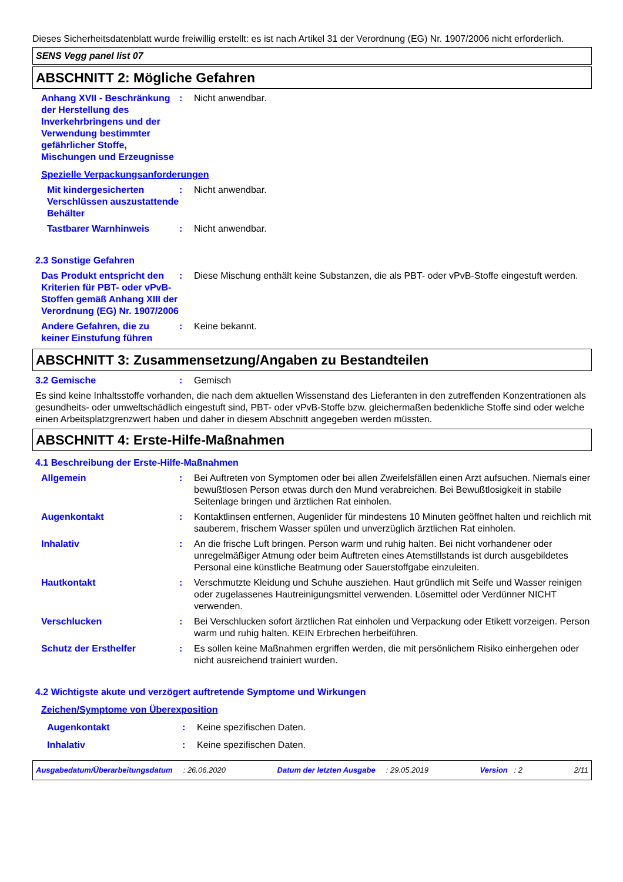Dieses Sicherheitsdatenblatt wurde freiwillig erstellt: es ist nach Artikel 31 der Verordnung (EG) Nr. 1907/2006 nicht erforderlich.
SENS Vegg panel list 07
ABSCHNITT 2: Mögliche Gefahren
Anhang XVII - Beschränkung der Herstellung des Inverkehrbringens und der Verwendung bestimmter gefährlicher Stoffe, Mischungen und Erzeugnisse
: Nicht anwendbar.
Spezielle Verpackungsanforderungen
Mit kindergesicherten Verschlüssen auszustattende Behälter
: Nicht anwendbar.
Tastbarer Warnhinweis : Nicht anwendbar.
2.3 Sonstige Gefahren
Das Produkt entspricht den Kriterien für PBT- oder vPvB-Stoffen gemäß Anhang XIII der Verordnung (EG) Nr. 1907/2006
: Diese Mischung enthält keine Substanzen, die als PBT- oder vPvB-Stoffe eingestuft werden.
Andere Gefahren, die zu keiner Einstufung führen
: Keine bekannt.
ABSCHNITT 3: Zusammensetzung/Angaben zu Bestandteilen
3.2 Gemische : Gemisch
Es sind keine Inhaltsstoffe vorhanden, die nach dem aktuellen Wissenstand des Lieferanten in den zutreffenden Konzentrationen als gesundheits- oder umweltschädlich eingestuft sind, PBT- oder vPvB-Stoffe bzw. gleichermaßen bedenkliche Stoffe sind oder welche einen Arbeitsplatzgrenzwert haben und daher in diesem Abschnitt angegeben werden müssten.
ABSCHNITT 4: Erste-Hilfe-Maßnahmen
4.1 Beschreibung der Erste-Hilfe-Maßnahmen
Allgemein : Bei Auftreten von Symptomen oder bei allen Zweifelsfällen einen Arzt aufsuchen. Niemals einer bewußtlosen Person etwas durch den Mund verabreichen. Bei Bewußtlosigkeit in stabile Seitenlage bringen und ärztlichen Rat einholen.
Augenkontakt : Kontaktlinsen entfernen, Augenlider für mindestens 10 Minuten geöffnet halten und reichlich mit sauberem, frischem Wasser spülen und unverzüglich ärztlichen Rat einholen.
Inhalativ : An die frische Luft bringen. Person warm und ruhig halten. Bei nicht vorhandener oder unregelmäßiger Atmung oder beim Auftreten eines Atemstillstands ist durch ausgebildetes Personal eine künstliche Beatmung oder Sauerstoffgabe einzuleiten.
Hautkontakt : Verschmutzte Kleidung und Schuhe ausziehen. Haut gründlich mit Seife und Wasser reinigen oder zugelassenes Hautreinigungsmittel verwenden. Lösemittel oder Verdünner NICHT verwenden.
Verschlucken : Bei Verschlucken sofort ärztlichen Rat einholen und Verpackung oder Etikett vorzeigen. Person warm und ruhig halten. KEIN Erbrechen herbeiführen.
Schutz der Ersthelfer : Es sollen keine Maßnahmen ergriffen werden, die mit persönlichem Risiko einhergehen oder nicht ausreichend trainiert wurden.
4.2 Wichtigste akute und verzögert auftretende Symptome und Wirkungen
Zeichen/Symptome von Überexposition
Augenkontakt : Keine spezifischen Daten.
Inhalativ : Keine spezifischen Daten.
Ausgabedatum/Überarbeitungsdatum : 26.06.2020 Datum der letzten Ausgabe : 29.05.2019 Version : 2 2/11